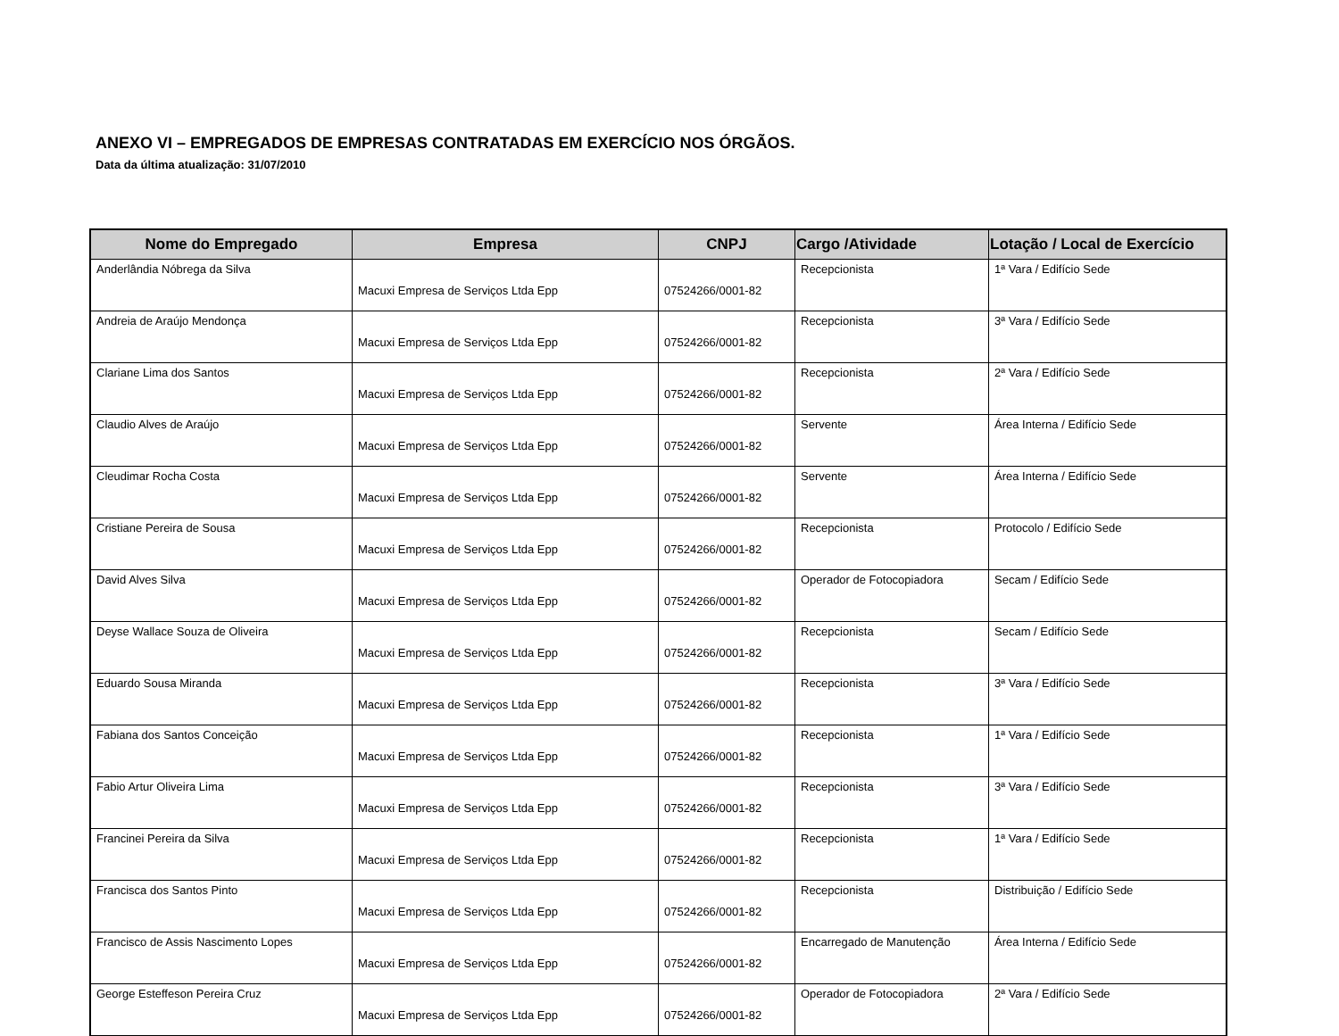ANEXO VI – EMPREGADOS DE EMPRESAS CONTRATADAS EM EXERCÍCIO NOS ÓRGÃOS.
Data da última atualização: 31/07/2010
| Nome do Empregado | Empresa | CNPJ | Cargo /Atividade | Lotação / Local de Exercício |
| --- | --- | --- | --- | --- |
| Anderlândia Nóbrega da Silva | Macuxi Empresa de Serviços Ltda Epp | 07524266/0001-82 | Recepcionista | 1ª Vara / Edifício Sede |
| Andreia de Araújo Mendonça | Macuxi Empresa de Serviços Ltda Epp | 07524266/0001-82 | Recepcionista | 3ª Vara / Edifício Sede |
| Clariane Lima dos Santos | Macuxi Empresa de Serviços Ltda Epp | 07524266/0001-82 | Recepcionista | 2ª Vara / Edifício Sede |
| Claudio Alves de Araújo | Macuxi Empresa de Serviços Ltda Epp | 07524266/0001-82 | Servente | Área Interna / Edifício Sede |
| Cleudimar Rocha Costa | Macuxi Empresa de Serviços Ltda Epp | 07524266/0001-82 | Servente | Área Interna / Edifício Sede |
| Cristiane Pereira de Sousa | Macuxi Empresa de Serviços Ltda Epp | 07524266/0001-82 | Recepcionista | Protocolo / Edifício Sede |
| David Alves Silva | Macuxi Empresa de Serviços Ltda Epp | 07524266/0001-82 | Operador de Fotocopiadora | Secam / Edifício Sede |
| Deyse Wallace Souza de Oliveira | Macuxi Empresa de Serviços Ltda Epp | 07524266/0001-82 | Recepcionista | Secam / Edifício Sede |
| Eduardo Sousa Miranda | Macuxi Empresa de Serviços Ltda Epp | 07524266/0001-82 | Recepcionista | 3ª Vara / Edifício Sede |
| Fabiana dos Santos Conceição | Macuxi Empresa de Serviços Ltda Epp | 07524266/0001-82 | Recepcionista | 1ª Vara / Edifício Sede |
| Fabio Artur Oliveira Lima | Macuxi Empresa de Serviços Ltda Epp | 07524266/0001-82 | Recepcionista | 3ª Vara / Edifício Sede |
| Francinei Pereira da Silva | Macuxi Empresa de Serviços Ltda Epp | 07524266/0001-82 | Recepcionista | 1ª Vara / Edifício Sede |
| Francisca dos Santos Pinto | Macuxi Empresa de Serviços Ltda Epp | 07524266/0001-82 | Recepcionista | Distribuição / Edifício Sede |
| Francisco de Assis Nascimento Lopes | Macuxi Empresa de Serviços Ltda Epp | 07524266/0001-82 | Encarregado de Manutenção | Área Interna / Edifício Sede |
| George Esteffeson Pereira Cruz | Macuxi Empresa de Serviços Ltda Epp | 07524266/0001-82 | Operador de Fotocopiadora | 2ª Vara / Edifício Sede |